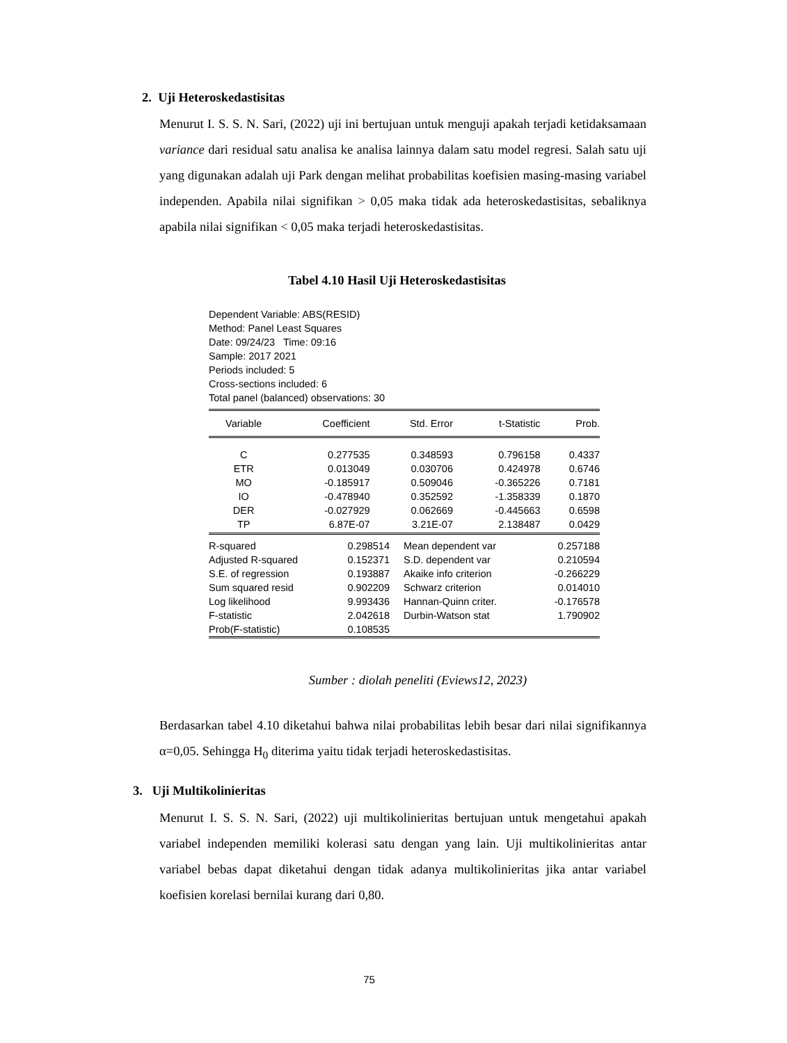2. Uji Heteroskedastisitas
Menurut I. S. S. N. Sari, (2022) uji ini bertujuan untuk menguji apakah terjadi ketidaksamaan variance dari residual satu analisa ke analisa lainnya dalam satu model regresi. Salah satu uji yang digunakan adalah uji Park dengan melihat probabilitas koefisien masing-masing variabel independen. Apabila nilai signifikan > 0,05 maka tidak ada heteroskedastisitas, sebaliknya apabila nilai signifikan < 0,05 maka terjadi heteroskedastisitas.
Tabel 4.10 Hasil Uji Heteroskedastisitas
Dependent Variable: ABS(RESID)
Method: Panel Least Squares
Date: 09/24/23 Time: 09:16
Sample: 2017 2021
Periods included: 5
Cross-sections included: 6
Total panel (balanced) observations: 30
| Variable | Coefficient | Std. Error | t-Statistic | Prob. |
| --- | --- | --- | --- | --- |
| C | 0.277535 | 0.348593 | 0.796158 | 0.4337 |
| ETR | 0.013049 | 0.030706 | 0.424978 | 0.6746 |
| MO | -0.185917 | 0.509046 | -0.365226 | 0.7181 |
| IO | -0.478940 | 0.352592 | -1.358339 | 0.1870 |
| DER | -0.027929 | 0.062669 | -0.445663 | 0.6598 |
| TP | 6.87E-07 | 3.21E-07 | 2.138487 | 0.0429 |
| R-squared | 0.298514 | Mean dependent var | 0.257188 |
| Adjusted R-squared | 0.152371 | S.D. dependent var | 0.210594 |
| S.E. of regression | 0.193887 | Akaike info criterion | -0.266229 |
| Sum squared resid | 0.902209 | Schwarz criterion | 0.014010 |
| Log likelihood | 9.993436 | Hannan-Quinn criter. | -0.176578 |
| F-statistic | 2.042618 | Durbin-Watson stat | 1.790902 |
| Prob(F-statistic) | 0.108535 | | |
Sumber : diolah peneliti (Eviews12, 2023)
Berdasarkan tabel 4.10 diketahui bahwa nilai probabilitas lebih besar dari nilai signifikannya α=0,05. Sehingga H<sub>0</sub> diterima yaitu tidak terjadi heteroskedastisitas.
3. Uji Multikolinieritas
Menurut I. S. S. N. Sari, (2022) uji multikolinieritas bertujuan untuk mengetahui apakah variabel independen memiliki kolerasi satu dengan yang lain. Uji multikolinieritas antar variabel bebas dapat diketahui dengan tidak adanya multikolinieritas jika antar variabel koefisien korelasi bernilai kurang dari 0,80.
75